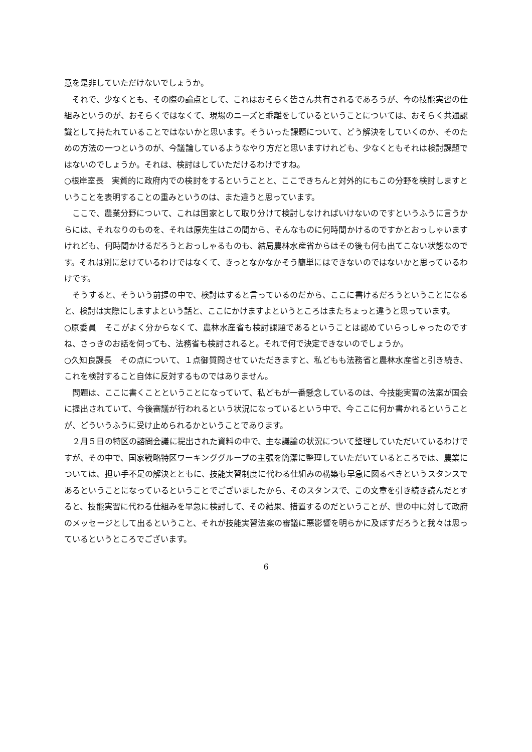意を是非していただけないでしょうか。
　それで、少なくとも、その際の論点として、これはおそらく皆さん共有されるであろうが、今の技能実習の仕組みというのが、おそらくではなくて、現場のニーズと乖離をしているということについては、おそらく共通認識として持たれていることではないかと思います。そういった課題について、どう解決をしていくのか、そのための方法の一つというのが、今議論しているようなやり方だと思いますけれども、少なくともそれは検討課題ではないのでしょうか。それは、検討はしていただけるわけですね。
○根岸室長　実質的に政府内での検討をするということと、ここできちんと対外的にもこの分野を検討しますということを表明することの重みというのは、また違うと思っています。
　ここで、農業分野について、これは国家として取り分けて検討しなければいけないのですというふうに言うからには、それなりのものを、それは原先生はこの間から、そんなものに何時間かけるのですかとおっしゃいますけれども、何時間かけるだろうとおっしゃるものも、結局農林水産省からはその後も何も出てこない状態なのです。それは別に怠けているわけではなくて、きっとなかなかそう簡単にはできないのではないかと思っているわけです。
　そうすると、そういう前提の中で、検討はすると言っているのだから、ここに書けるだろうということになると、検討は実際にしますよという話と、ここにかけますよというところはまたちょっと違うと思っています。
○原委員　そこがよく分からなくて、農林水産省も検討課題であるということは認めていらっしゃったのですね、さっきのお話を伺っても、法務省も検討されると。それで何で決定できないのでしょうか。
○久知良課長　その点について、１点御質問させていただきますと、私どもも法務省と農林水産省と引き続き、これを検討すること自体に反対するものではありません。
　問題は、ここに書くことということになっていて、私どもが一番懸念しているのは、今技能実習の法案が国会に提出されていて、今後審議が行われるという状況になっているという中で、今ここに何か書かれるということが、どういうふうに受け止められるかということであります。
　２月５日の特区の諮問会議に提出された資料の中で、主な議論の状況について整理していただいているわけですが、その中で、国家戦略特区ワーキンググループの主張を簡潔に整理していただいているところでは、農業については、担い手不足の解決とともに、技能実習制度に代わる仕組みの構築も早急に図るべきというスタンスであるということになっているということでございましたから、そのスタンスで、この文章を引き続き読んだとすると、技能実習に代わる仕組みを早急に検討して、その結果、措置するのだということが、世の中に対して政府のメッセージとして出るということ、それが技能実習法案の審議に悪影響を明らかに及ぼすだろうと我々は思っているというところでございます。
6